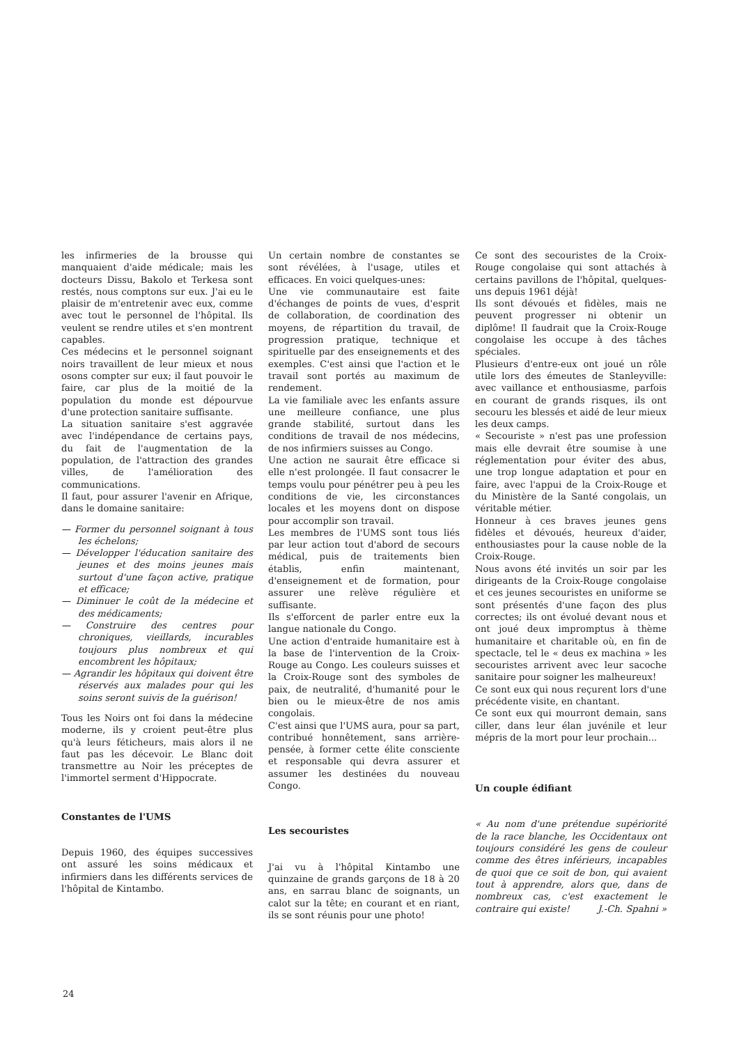les infirmeries de la brousse qui manquaient d'aide médicale; mais les docteurs Dissu, Bakolo et Terkesa sont restés, nous comptons sur eux. J'ai eu le plaisir de m'entretenir avec eux, comme avec tout le personnel de l'hôpital. Ils veulent se rendre utiles et s'en montrent capables.
Ces médecins et le personnel soignant noirs travaillent de leur mieux et nous osons compter sur eux; il faut pouvoir le faire, car plus de la moitié de la population du monde est dépourvue d'une protection sanitaire suffisante.
La situation sanitaire s'est aggravée avec l'indépendance de certains pays, du fait de l'augmentation de la population, de l'attraction des grandes villes, de l'amélioration des communications.
Il faut, pour assurer l'avenir en Afrique, dans le domaine sanitaire:
— Former du personnel soignant à tous les échelons;
— Développer l'éducation sanitaire des jeunes et des moins jeunes mais surtout d'une façon active, pratique et efficace;
— Diminuer le coût de la médecine et des médicaments;
— Construire des centres pour chroniques, vieillards, incurables toujours plus nombreux et qui encombrent les hôpitaux;
— Agrandir les hôpitaux qui doivent être réservés aux malades pour qui les soins seront suivis de la guérison!
Tous les Noirs ont foi dans la médecine moderne, ils y croient peut-être plus qu'à leurs féticheurs, mais alors il ne faut pas les décevoir. Le Blanc doit transmettre au Noir les préceptes de l'immortel serment d'Hippocrate.
Constantes de l'UMS
Depuis 1960, des équipes successives ont assuré les soins médicaux et infirmiers dans les différents services de l'hôpital de Kintambo.
Un certain nombre de constantes se sont révélées, à l'usage, utiles et efficaces. En voici quelques-unes:
Une vie communautaire est faite d'échanges de points de vues, d'esprit de collaboration, de coordination des moyens, de répartition du travail, de progression pratique, technique et spirituelle par des enseignements et des exemples. C'est ainsi que l'action et le travail sont portés au maximum de rendement.
La vie familiale avec les enfants assure une meilleure confiance, une plus grande stabilité, surtout dans les conditions de travail de nos médecins, de nos infirmiers suisses au Congo.
Une action ne saurait être efficace si elle n'est prolongée. Il faut consacrer le temps voulu pour pénétrer peu à peu les conditions de vie, les circonstances locales et les moyens dont on dispose pour accomplir son travail.
Les membres de l'UMS sont tous liés par leur action tout d'abord de secours médical, puis de traitements bien établis, enfin maintenant, d'enseignement et de formation, pour assurer une relève régulière et suffisante.
Ils s'efforcent de parler entre eux la langue nationale du Congo.
Une action d'entraide humanitaire est à la base de l'intervention de la Croix-Rouge au Congo. Les couleurs suisses et la Croix-Rouge sont des symboles de paix, de neutralité, d'humanité pour le bien ou le mieux-être de nos amis congolais.
C'est ainsi que l'UMS aura, pour sa part, contribué honnêtement, sans arrière-pensée, à former cette élite consciente et responsable qui devra assurer et assumer les destinées du nouveau Congo.
Les secouristes
J'ai vu à l'hôpital Kintambo une quinzaine de grands garçons de 18 à 20 ans, en sarrau blanc de soignants, un calot sur la tête; en courant et en riant, ils se sont réunis pour une photo!
Ce sont des secouristes de la Croix-Rouge congolaise qui sont attachés à certains pavillons de l'hôpital, quelques-uns depuis 1961 déjà!
Ils sont dévoués et fidèles, mais ne peuvent progresser ni obtenir un diplôme! Il faudrait que la Croix-Rouge congolaise les occupe à des tâches spéciales.
Plusieurs d'entre-eux ont joué un rôle utile lors des émeutes de Stanleyville: avec vaillance et enthousiasme, parfois en courant de grands risques, ils ont secouru les blessés et aidé de leur mieux les deux camps.
« Secouriste » n'est pas une profession mais elle devrait être soumise à une réglementation pour éviter des abus, une trop longue adaptation et pour en faire, avec l'appui de la Croix-Rouge et du Ministère de la Santé congolais, un véritable métier.
Honneur à ces braves jeunes gens fidèles et dévoués, heureux d'aider, enthousiastes pour la cause noble de la Croix-Rouge.
Nous avons été invités un soir par les dirigeants de la Croix-Rouge congolaise et ces jeunes secouristes en uniforme se sont présentés d'une façon des plus correctes; ils ont évolué devant nous et ont joué deux impromptus à thème humanitaire et charitable où, en fin de spectacle, tel le « deus ex machina » les secouristes arrivent avec leur sacoche sanitaire pour soigner les malheureux!
Ce sont eux qui nous reçurent lors d'une précédente visite, en chantant.
Ce sont eux qui mourront demain, sans ciller, dans leur élan juvénile et leur mépris de la mort pour leur prochain...
Un couple édifiant
« Au nom d'une prétendue supériorité de la race blanche, les Occidentaux ont toujours considéré les gens de couleur comme des êtres inférieurs, incapables de quoi que ce soit de bon, qui avaient tout à apprendre, alors que, dans de nombreux cas, c'est exactement le contraire qui existe! J.-Ch. Spahni »
24